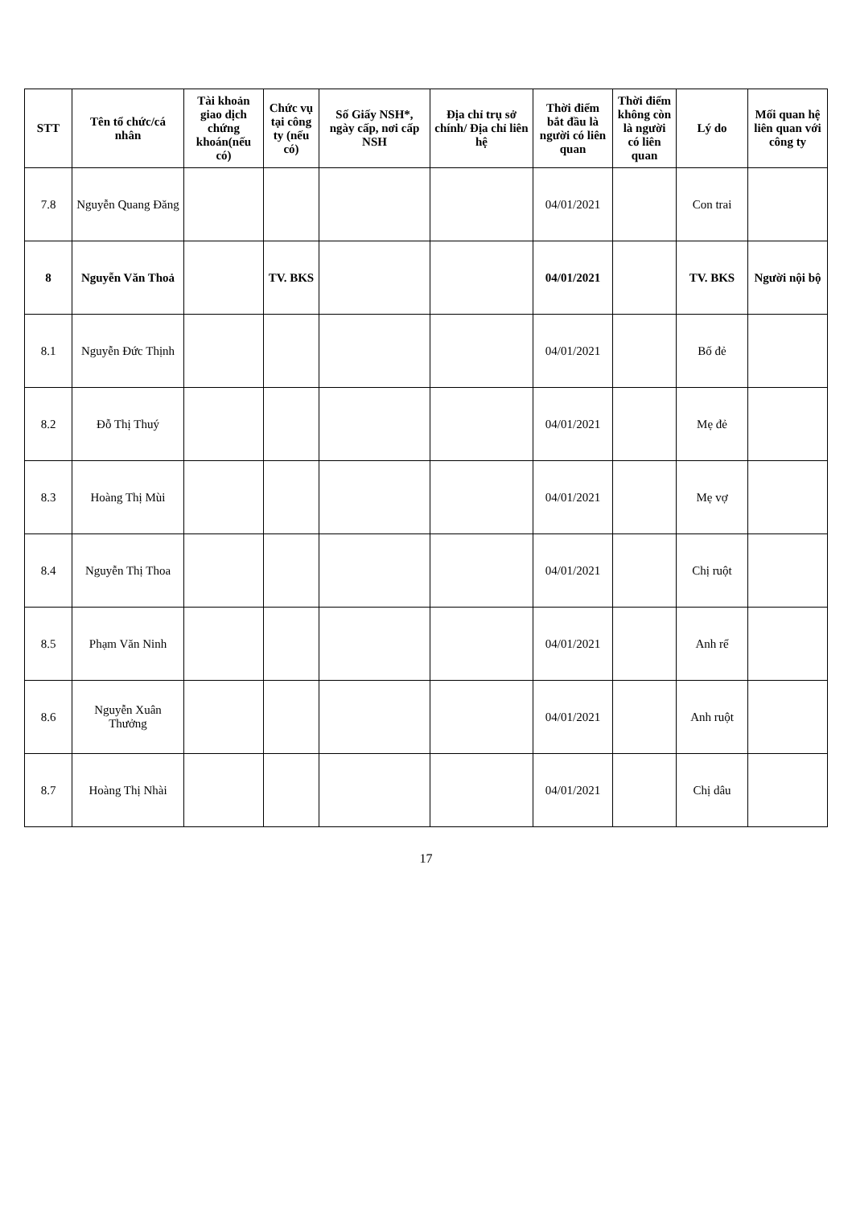| STT | Tên tổ chức/cá nhân | Tài khoản giao dịch chứng khoán(nếu có) | Chức vụ tại công ty (nếu có) | Số Giấy NSH*, ngày cấp, nơi cấp NSH | Địa chỉ trụ sở chính/ Địa chỉ liên hệ | Thời điểm bắt đầu là người có liên quan | Thời điểm không còn là người có liên quan | Lý do | Mối quan hệ liên quan với công ty |
| --- | --- | --- | --- | --- | --- | --- | --- | --- | --- |
| 7.8 | Nguyễn Quang Đăng | | | | | 04/01/2021 | | Con trai | |
| 8 | Nguyễn Văn Thoả | | TV. BKS | | | 04/01/2021 | | TV. BKS | Người nội bộ |
| 8.1 | Nguyễn Đức Thịnh | | | | | 04/01/2021 | | Bố đẻ | |
| 8.2 | Đỗ Thị Thuý | | | | | 04/01/2021 | | Mẹ đẻ | |
| 8.3 | Hoàng Thị Mùi | | | | | 04/01/2021 | | Mẹ vợ | |
| 8.4 | Nguyễn Thị Thoa | | | | | 04/01/2021 | | Chị ruột | |
| 8.5 | Phạm Văn Ninh | | | | | 04/01/2021 | | Anh rể | |
| 8.6 | Nguyễn Xuân Thưởng | | | | | 04/01/2021 | | Anh ruột | |
| 8.7 | Hoàng Thị Nhài | | | | | 04/01/2021 | | Chị dâu | |
17